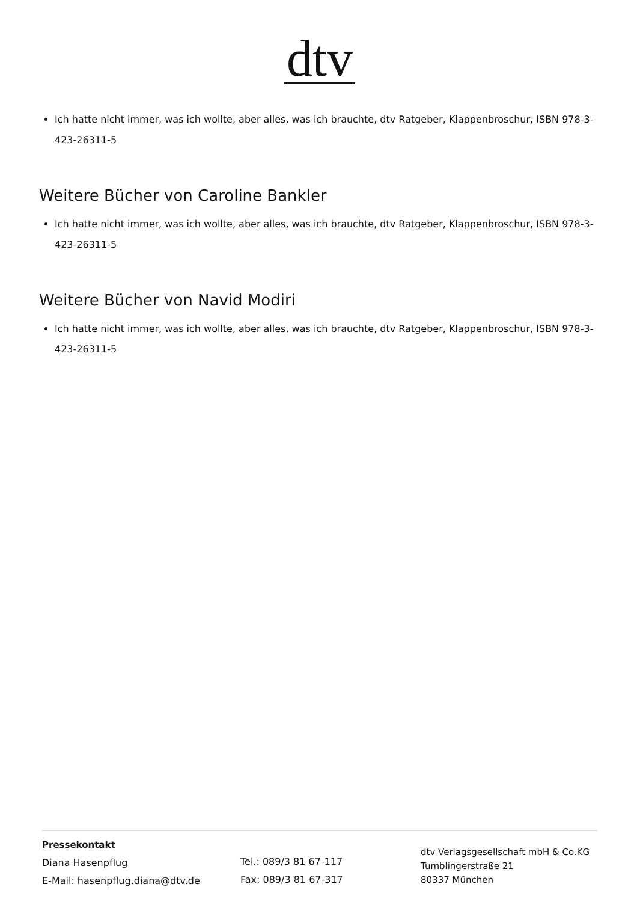dtv
Ich hatte nicht immer, was ich wollte, aber alles, was ich brauchte, dtv Ratgeber, Klappenbroschur, ISBN 978-3-423-26311-5
Weitere Bücher von Caroline Bankler
Ich hatte nicht immer, was ich wollte, aber alles, was ich brauchte, dtv Ratgeber, Klappenbroschur, ISBN 978-3-423-26311-5
Weitere Bücher von Navid Modiri
Ich hatte nicht immer, was ich wollte, aber alles, was ich brauchte, dtv Ratgeber, Klappenbroschur, ISBN 978-3-423-26311-5
Pressekontakt
Diana Hasenpflug
E-Mail: hasenpflug.diana@dtv.de
Tel.: 089/3 81 67-117
Fax: 089/3 81 67-317
dtv Verlagsgesellschaft mbH & Co.KG
Tumblingerstraße 21
80337 München